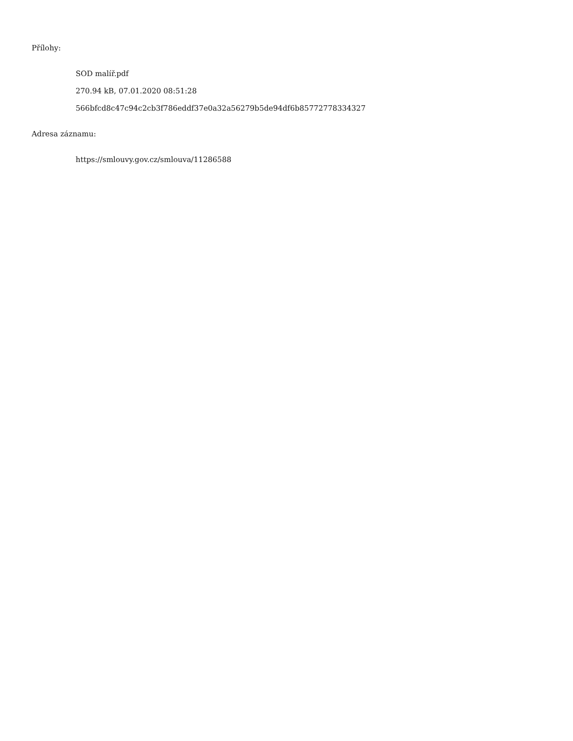Přílohy:
SOD malíř.pdf
270.94 kB, 07.01.2020 08:51:28
566bfcd8c47c94c2cb3f786eddf37e0a32a56279b5de94df6b85772778334327
Adresa záznamu:
https://smlouvy.gov.cz/smlouva/11286588